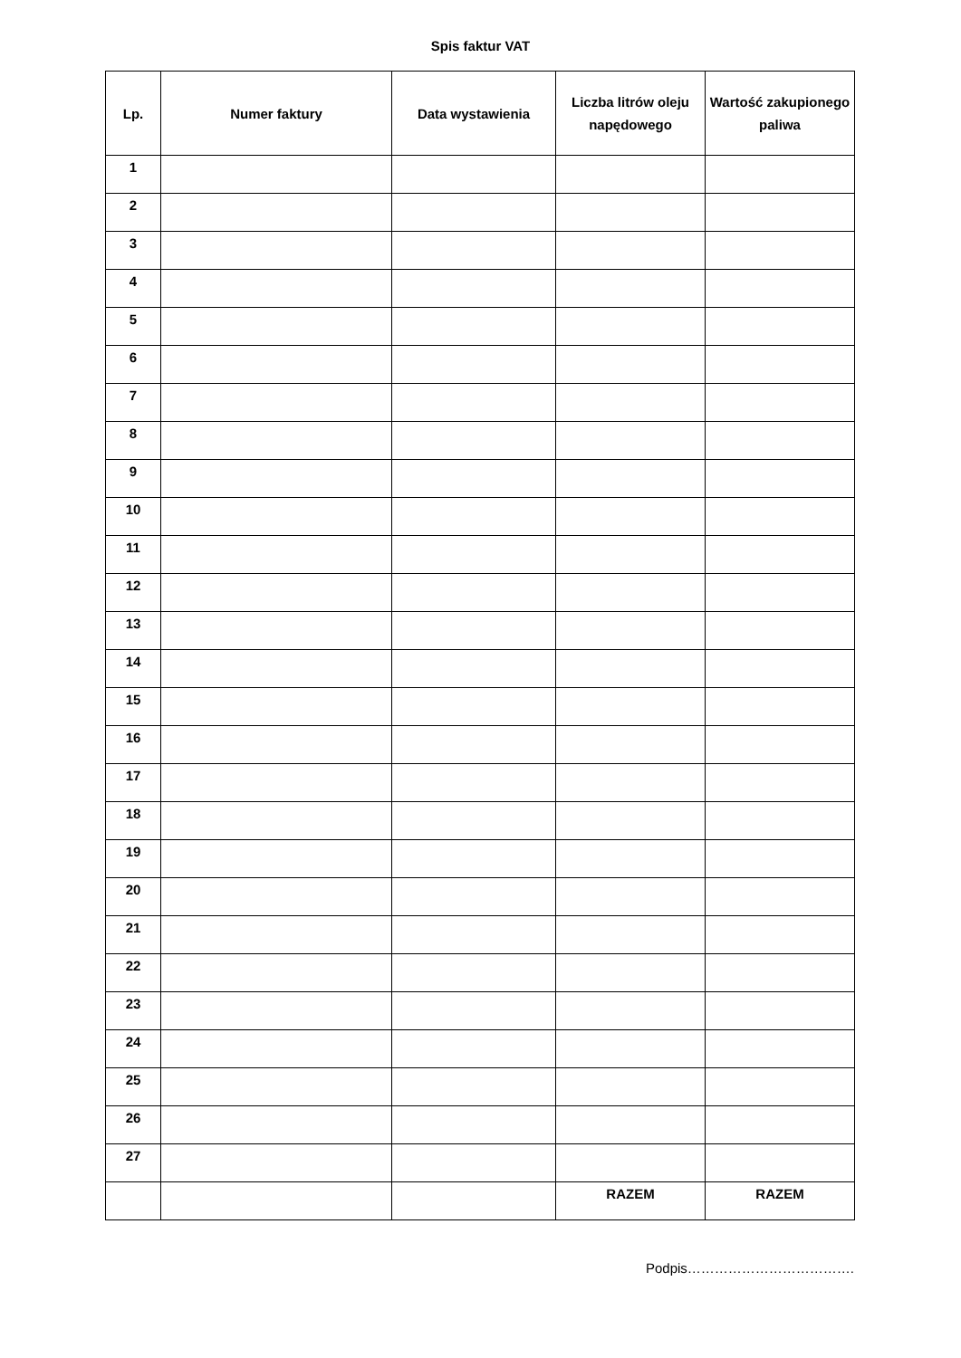Spis faktur VAT
| Lp. | Numer faktury | Data wystawienia | Liczba litrów oleju napędowego | Wartość zakupionego paliwa |
| --- | --- | --- | --- | --- |
| 1 | | | | |
| 2 | | | | |
| 3 | | | | |
| 4 | | | | |
| 5 | | | | |
| 6 | | | | |
| 7 | | | | |
| 8 | | | | |
| 9 | | | | |
| 10 | | | | |
| 11 | | | | |
| 12 | | | | |
| 13 | | | | |
| 14 | | | | |
| 15 | | | | |
| 16 | | | | |
| 17 | | | | |
| 18 | | | | |
| 19 | | | | |
| 20 | | | | |
| 21 | | | | |
| 22 | | | | |
| 23 | | | | |
| 24 | | | | |
| 25 | | | | |
| 26 | | | | |
| 27 | | | | |
| | | | RAZEM | RAZEM |
Podpis……………………………….